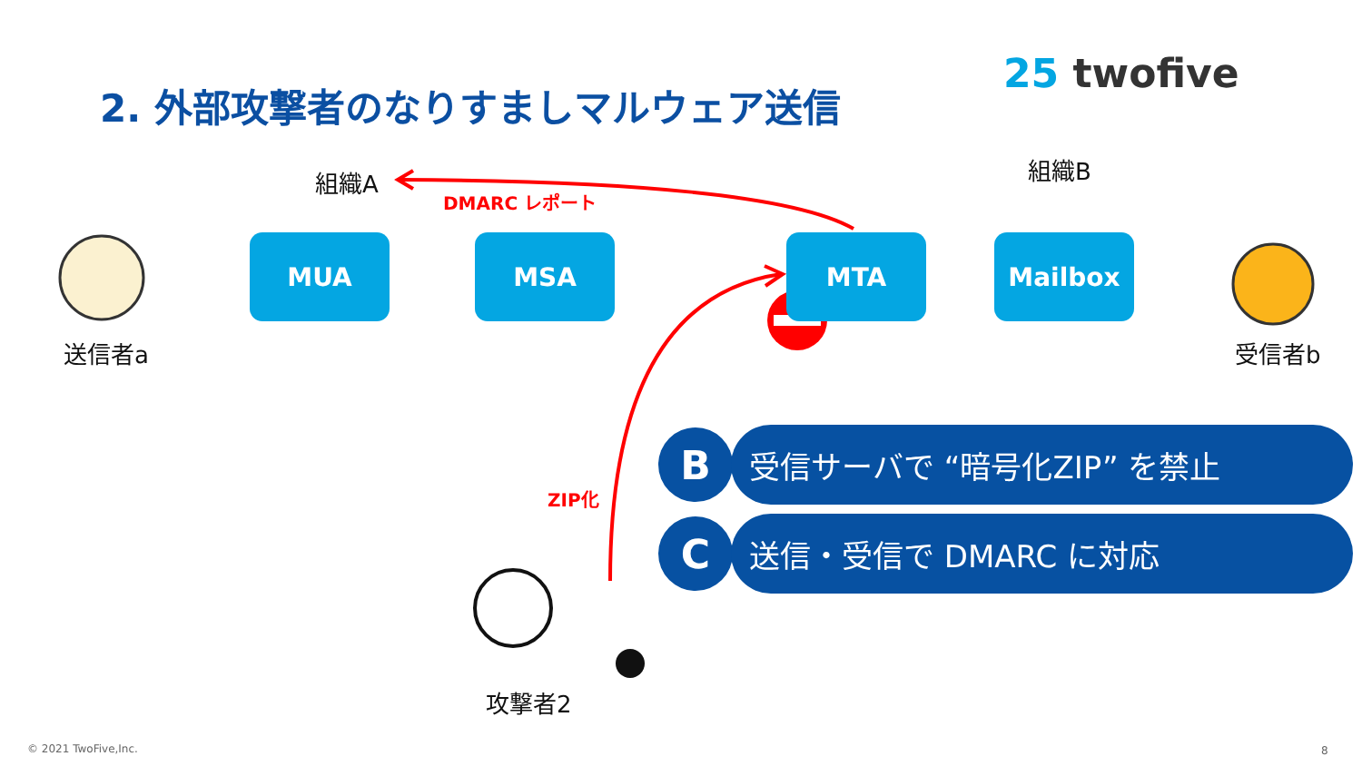2. 外部攻撃者のなりすましマルウェア送信
25 twofive
組織A 組織B
DMARC レポート
MUA MSA MTA Mailbox
送信者a 受信者b
ZIP化
攻撃者2
B
受信サーバで “暗号化ZIP” を禁止
C
送信・受信で DMARC に対応
© 2021 TwoFive,Inc. 8